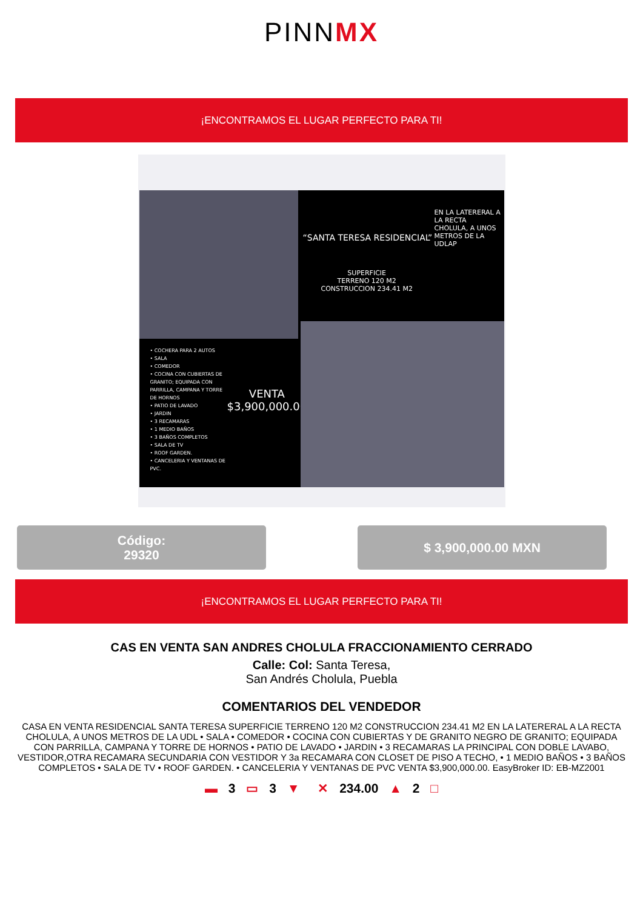PINN MX
¡ENCONTRAMOS EL LUGAR PERFECTO PARA TI!
“SANTA TERESA RESIDENCIAL”
EN LA LATERERAL A LA RECTA CHOLULA, A UNOS METROS DE LA UDLAP
SUPERFICIE
TERRENO 120 M2
CONSTRUCCION 234.41 M2
• COCHERA PARA 2 AUTOS
• SALA
• COMEDOR
• COCINA CON CUBIERTAS DE GRANITO; EQUIPADA CON PARRILLA, CAMPANA Y TORRE DE HORNOS
• PATIO DE LAVADO
• JARDIN
• 3 RECAMARAS
• 1 MEDIO BAÑOS
• 3 BAÑOS COMPLETOS
• SALA DE TV
• ROOF GARDEN.
• CANCELERIA Y VENTANAS DE PVC.
VENTA
$3,900,000.00
Código:
29320
$ 3,900,000.00 MXN
¡ENCONTRAMOS EL LUGAR PERFECTO PARA TI!
CAS EN VENTA SAN ANDRES CHOLULA FRACCIONAMIENTO CERRADO
Calle: Col: Santa Teresa,
San Andrés Cholula, Puebla
COMENTARIOS DEL VENDEDOR
CASA EN VENTA RESIDENCIAL SANTA TERESA SUPERFICIE TERRENO 120 M2 CONSTRUCCION 234.41 M2 EN LA LATERERAL A LA RECTA CHOLULA, A UNOS METROS DE LA UDL • SALA • COMEDOR • COCINA CON CUBIERTAS Y DE GRANITO NEGRO DE GRANITO; EQUIPADA CON PARRILLA, CAMPANA Y TORRE DE HORNOS • PATIO DE LAVADO • JARDIN • 3 RECAMARAS LA PRINCIPAL CON DOBLE LAVABO, VESTIDOR,OTRA RECAMARA SECUNDARIA CON VESTIDOR Y 3a RECAMARA CON CLOSET DE PISO A TECHO, • 1 MEDIO BAÑOS • 3 BAÑOS COMPLETOS • SALA DE TV • ROOF GARDEN. • CANCELERIA Y VENTANAS DE PVC VENTA $3,900,000.00. EasyBroker ID: EB-MZ2001
▬ 3 ▭ 3 ▼ ✕ 234.00 ▲ 2 □